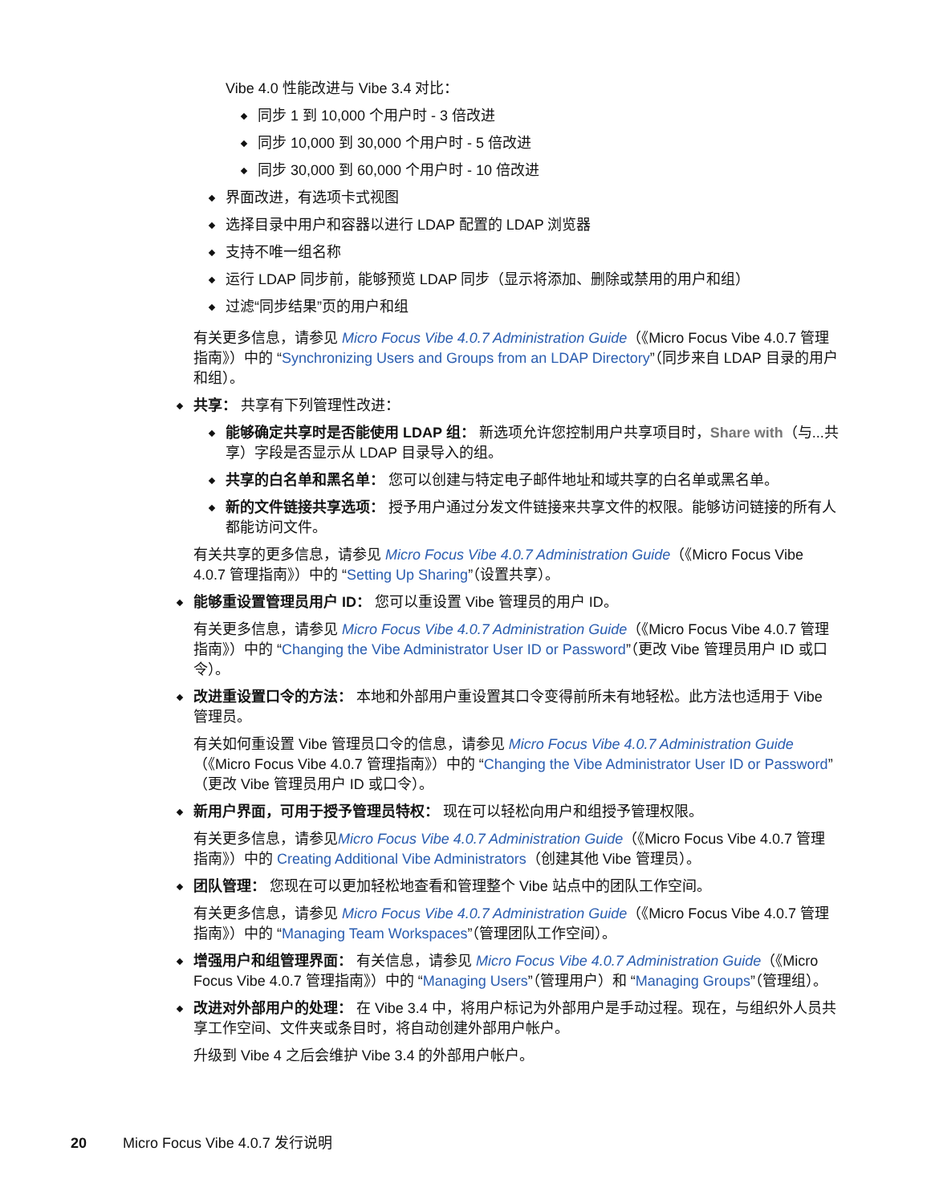Vibe 4.0 性能改进与 Vibe 3.4 对比：
同步 1 到 10,000 个用户时 - 3 倍改进
同步 10,000 到 30,000 个用户时 - 5 倍改进
同步 30,000 到 60,000 个用户时 - 10 倍改进
界面改进，有选项卡式视图
选择目录中用户和容器以进行 LDAP 配置的 LDAP 浏览器
支持不唯一组名称
运行 LDAP 同步前，能够预览 LDAP 同步（显示将添加、删除或禁用的用户和组）
过滤“同步结果”页的用户和组
有关更多信息，请参见 Micro Focus Vibe 4.0.7 Administration Guide（《Micro Focus Vibe 4.0.7 管理指南》）中的 “Synchronizing Users and Groups from an LDAP Directory”（同步来自 LDAP 目录的用户和组）。
共享： 共享有下列管理性改进：
能够确定共享时是否能使用 LDAP 组： 新选项允许您控制用户共享项目时，Share with（与...共享）字段是否显示从 LDAP 目录导入的组。
共享的白名单和黑名单： 您可以创建与特定电子邮件地址和域共享的白名单或黑名单。
新的文件链接共享选项： 授予用户通过分发文件链接来共享文件的权限。能够访问链接的所有人都能访问文件。
有关共享的更多信息，请参见 Micro Focus Vibe 4.0.7 Administration Guide（《Micro Focus Vibe 4.0.7 管理指南》）中的 “Setting Up Sharing”（设置共享）。
能够重设置管理员用户 ID： 您可以重设置 Vibe 管理员的用户 ID。
有关更多信息，请参见 Micro Focus Vibe 4.0.7 Administration Guide（《Micro Focus Vibe 4.0.7 管理指南》）中的 “Changing the Vibe Administrator User ID or Password”（更改 Vibe 管理员用户 ID 或口令）。
改进重设置口令的方法： 本地和外部用户重设置其口令变得前所未有地轻松。此方法也适用于 Vibe 管理员。
有关如何重设置 Vibe 管理员口令的信息，请参见 Micro Focus Vibe 4.0.7 Administration Guide（《Micro Focus Vibe 4.0.7 管理指南》）中的 “Changing the Vibe Administrator User ID or Password”（更改 Vibe 管理员用户 ID 或口令）。
新用户界面，可用于授予管理员特权： 现在可以轻松向用户和组授予管理权限。
有关更多信息，请参见Micro Focus Vibe 4.0.7 Administration Guide（《Micro Focus Vibe 4.0.7 管理指南》）中的 Creating Additional Vibe Administrators（创建其他 Vibe 管理员）。
团队管理： 您现在可以更加轻松地查看和管理整个 Vibe 站点中的团队工作空间。
有关更多信息，请参见 Micro Focus Vibe 4.0.7 Administration Guide（《Micro Focus Vibe 4.0.7 管理指南》）中的 “Managing Team Workspaces”（管理团队工作空间）。
增强用户和组管理界面： 有关信息，请参见 Micro Focus Vibe 4.0.7 Administration Guide（《Micro Focus Vibe 4.0.7 管理指南》）中的 “Managing Users”（管理用户）和 “Managing Groups”（管理组）。
改进对外部用户的处理： 在 Vibe 3.4 中，将用户标记为外部用户是手动过程。现在，与组织外人员共享工作空间、文件夹或条目时，将自动创建外部用户帐户。
升级到 Vibe 4 之后会维护 Vibe 3.4 的外部用户帐户。
20 Micro Focus Vibe 4.0.7 发行说明